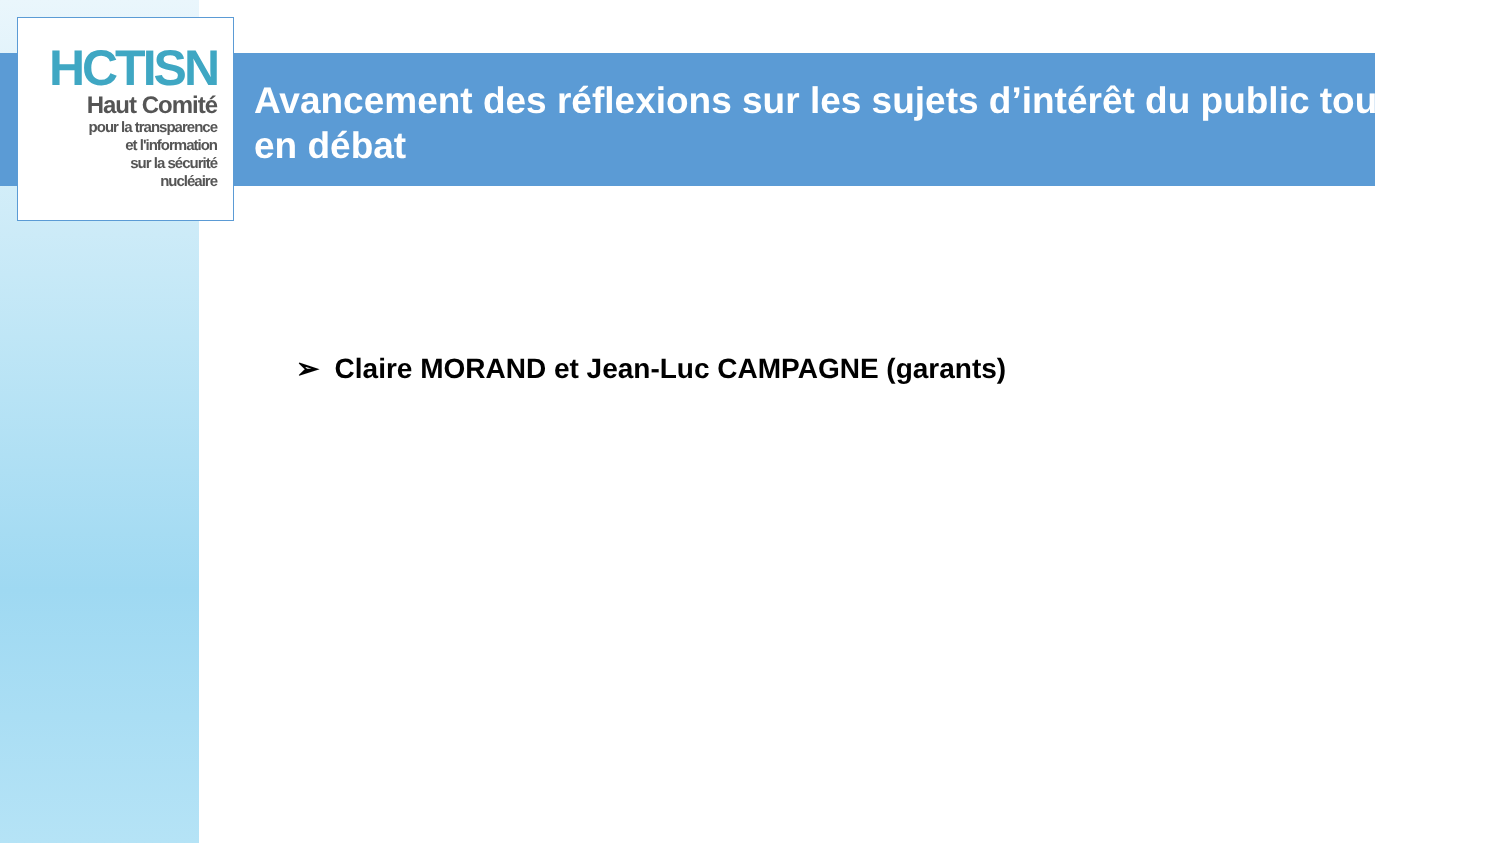HCTISN
Haut Comité
pour la transparence
et l'information
sur la sécurité
nucléaire
Avancement des réflexions sur les sujets d’intérêt du public toujours en débat
➢ Claire MORAND et Jean-Luc CAMPAGNE (garants)